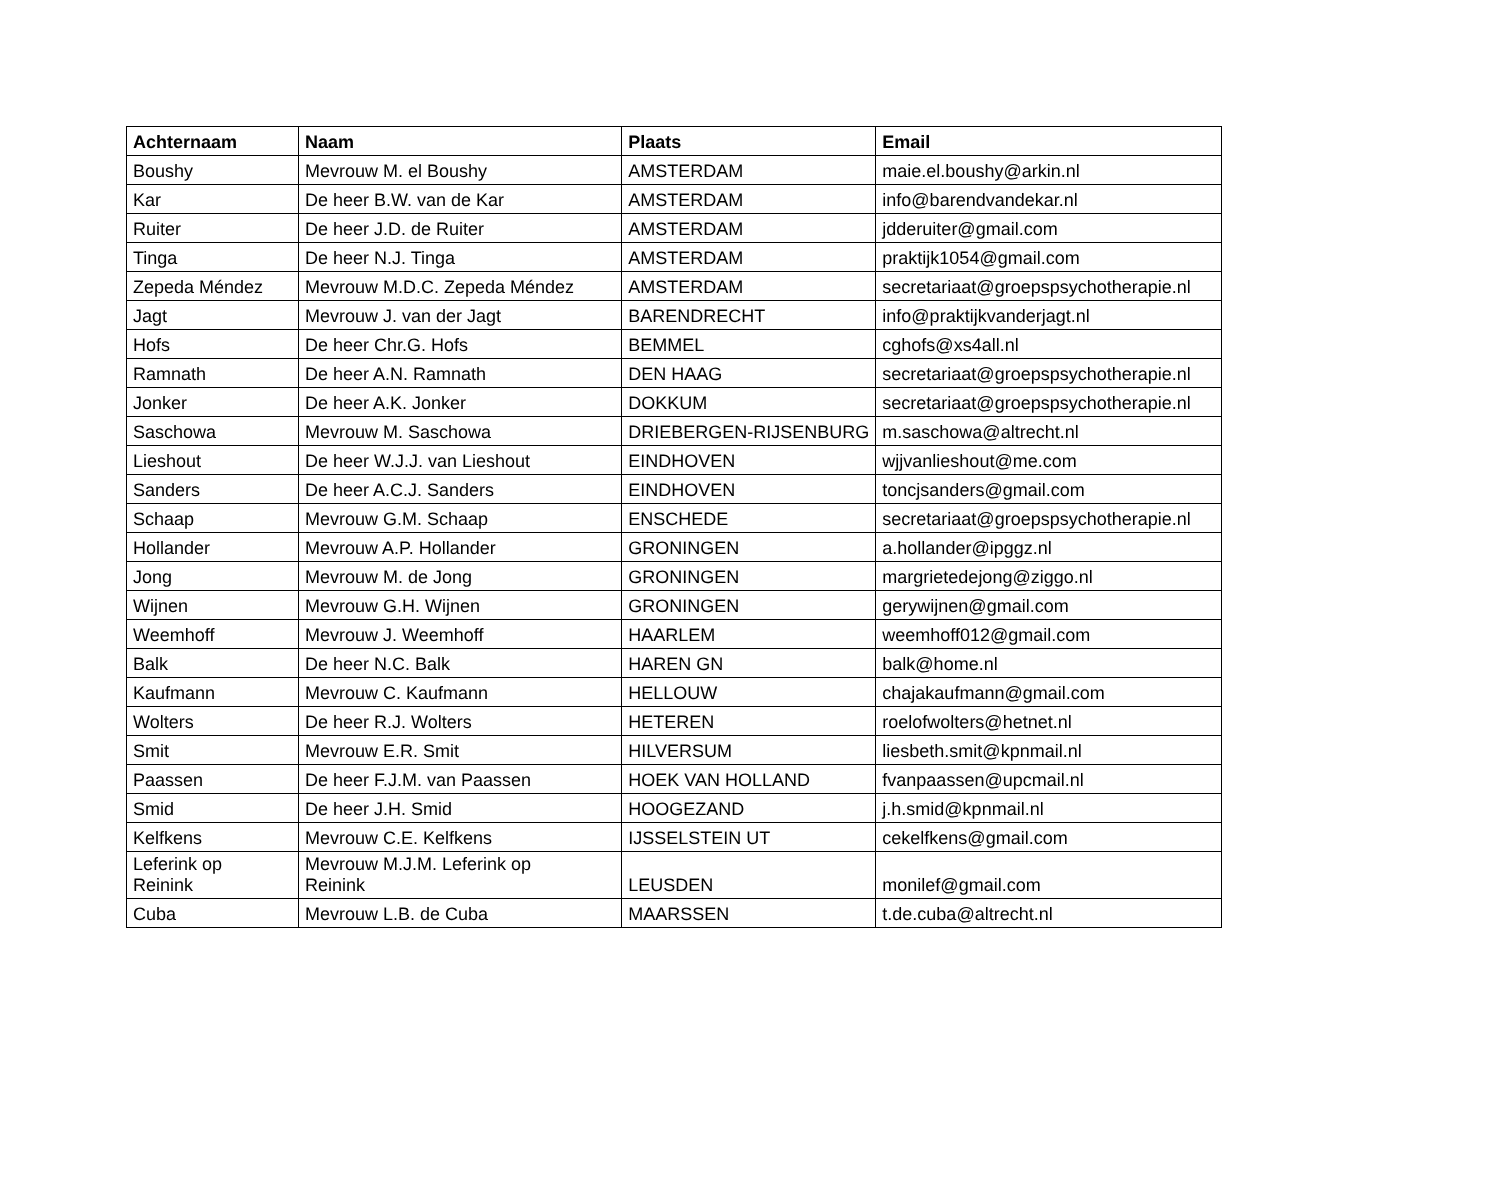| Achternaam | Naam | Plaats | Email |
| --- | --- | --- | --- |
| Boushy | Mevrouw M. el Boushy | AMSTERDAM | maie.el.boushy@arkin.nl |
| Kar | De heer B.W. van de Kar | AMSTERDAM | info@barendvandekar.nl |
| Ruiter | De heer J.D. de Ruiter | AMSTERDAM | jdderuiter@gmail.com |
| Tinga | De heer N.J. Tinga | AMSTERDAM | praktijk1054@gmail.com |
| Zepeda Méndez | Mevrouw M.D.C. Zepeda Méndez | AMSTERDAM | secretariaat@groepspsychotherapie.nl |
| Jagt | Mevrouw J. van der Jagt | BARENDRECHT | info@praktijkvanderjagt.nl |
| Hofs | De heer Chr.G. Hofs | BEMMEL | cghofs@xs4all.nl |
| Ramnath | De heer A.N. Ramnath | DEN HAAG | secretariaat@groepspsychotherapie.nl |
| Jonker | De heer A.K. Jonker | DOKKUM | secretariaat@groepspsychotherapie.nl |
| Saschowa | Mevrouw M. Saschowa | DRIEBERGEN-RIJSENBURG | m.saschowa@altrecht.nl |
| Lieshout | De heer W.J.J. van Lieshout | EINDHOVEN | wjjvanlieshout@me.com |
| Sanders | De heer A.C.J. Sanders | EINDHOVEN | toncjsanders@gmail.com |
| Schaap | Mevrouw G.M. Schaap | ENSCHEDE | secretariaat@groepspsychotherapie.nl |
| Hollander | Mevrouw A.P. Hollander | GRONINGEN | a.hollander@ipggz.nl |
| Jong | Mevrouw M. de Jong | GRONINGEN | margrietedejong@ziggo.nl |
| Wijnen | Mevrouw G.H. Wijnen | GRONINGEN | gerywijnen@gmail.com |
| Weemhoff | Mevrouw J. Weemhoff | HAARLEM | weemhoff012@gmail.com |
| Balk | De heer N.C. Balk | HAREN GN | balk@home.nl |
| Kaufmann | Mevrouw C. Kaufmann | HELLOUW | chajakaufmann@gmail.com |
| Wolters | De heer R.J. Wolters | HETEREN | roelofwolters@hetnet.nl |
| Smit | Mevrouw E.R. Smit | HILVERSUM | liesbeth.smit@kpnmail.nl |
| Paassen | De heer F.J.M. van Paassen | HOEK VAN HOLLAND | fvanpaassen@upcmail.nl |
| Smid | De heer J.H. Smid | HOOGEZAND | j.h.smid@kpnmail.nl |
| Kelfkens | Mevrouw C.E. Kelfkens | IJSSELSTEIN UT | cekelfkens@gmail.com |
| Leferink op Reinink | Mevrouw M.J.M. Leferink op Reinink | LEUSDEN | monilef@gmail.com |
| Cuba | Mevrouw L.B. de Cuba | MAARSSEN | t.de.cuba@altrecht.nl |